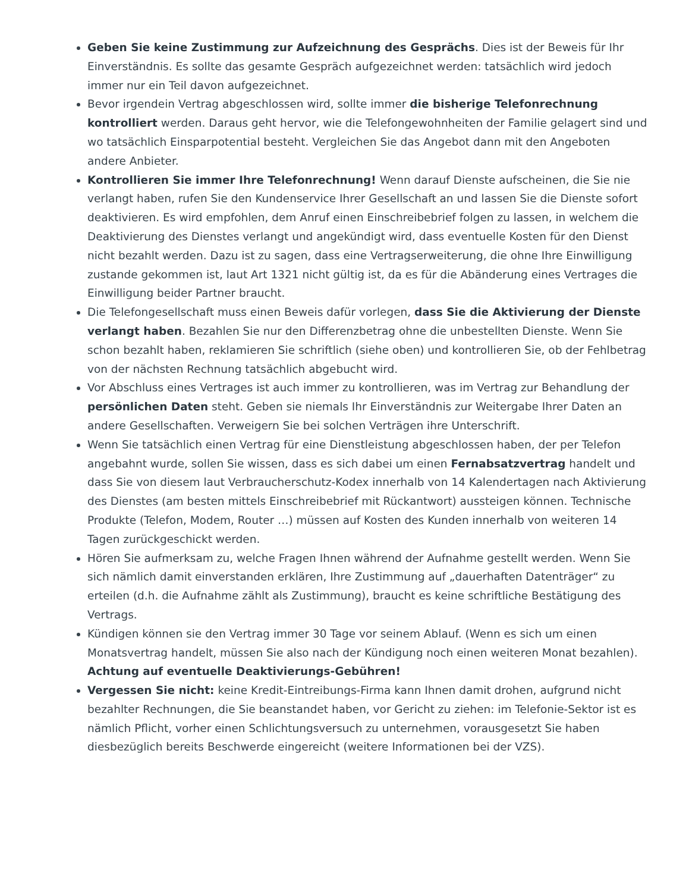Geben Sie keine Zustimmung zur Aufzeichnung des Gesprächs. Dies ist der Beweis für Ihr Einverständnis. Es sollte das gesamte Gespräch aufgezeichnet werden: tatsächlich wird jedoch immer nur ein Teil davon aufgezeichnet.
Bevor irgendein Vertrag abgeschlossen wird, sollte immer die bisherige Telefonrechnung kontrolliert werden. Daraus geht hervor, wie die Telefongewohnheiten der Familie gelagert sind und wo tatsächlich Einsparpotential besteht. Vergleichen Sie das Angebot dann mit den Angeboten andere Anbieter.
Kontrollieren Sie immer Ihre Telefonrechnung! Wenn darauf Dienste aufscheinen, die Sie nie verlangt haben, rufen Sie den Kundenservice Ihrer Gesellschaft an und lassen Sie die Dienste sofort deaktivieren. Es wird empfohlen, dem Anruf einen Einschreibebrief folgen zu lassen, in welchem die Deaktivierung des Dienstes verlangt und angekündigt wird, dass eventuelle Kosten für den Dienst nicht bezahlt werden. Dazu ist zu sagen, dass eine Vertragserweiterung, die ohne Ihre Einwilligung zustande gekommen ist, laut Art 1321 nicht gültig ist, da es für die Abänderung eines Vertrages die Einwilligung beider Partner braucht.
Die Telefongesellschaft muss einen Beweis dafür vorlegen, dass Sie die Aktivierung der Dienste verlangt haben. Bezahlen Sie nur den Differenzbetrag ohne die unbestellten Dienste. Wenn Sie schon bezahlt haben, reklamieren Sie schriftlich (siehe oben) und kontrollieren Sie, ob der Fehlbetrag von der nächsten Rechnung tatsächlich abgebucht wird.
Vor Abschluss eines Vertrages ist auch immer zu kontrollieren, was im Vertrag zur Behandlung der persönlichen Daten steht. Geben sie niemals Ihr Einverständnis zur Weitergabe Ihrer Daten an andere Gesellschaften. Verweigern Sie bei solchen Verträgen ihre Unterschrift.
Wenn Sie tatsächlich einen Vertrag für eine Dienstleistung abgeschlossen haben, der per Telefon angebahnt wurde, sollen Sie wissen, dass es sich dabei um einen Fernabsatzvertrag handelt und dass Sie von diesem laut Verbraucherschutz-Kodex innerhalb von 14 Kalendertagen nach Aktivierung des Dienstes (am besten mittels Einschreibebrief mit Rückantwort) aussteigen können. Technische Produkte (Telefon, Modem, Router …) müssen auf Kosten des Kunden innerhalb von weiteren 14 Tagen zurückgeschickt werden.
Hören Sie aufmerksam zu, welche Fragen Ihnen während der Aufnahme gestellt werden. Wenn Sie sich nämlich damit einverstanden erklären, Ihre Zustimmung auf „dauerhaften Datenträger“ zu erteilen (d.h. die Aufnahme zählt als Zustimmung), braucht es keine schriftliche Bestätigung des Vertrags.
Kündigen können sie den Vertrag immer 30 Tage vor seinem Ablauf. (Wenn es sich um einen Monatsvertrag handelt, müssen Sie also nach der Kündigung noch einen weiteren Monat bezahlen). Achtung auf eventuelle Deaktivierungs-Gebühren!
Vergessen Sie nicht: keine Kredit-Eintreibungs-Firma kann Ihnen damit drohen, aufgrund nicht bezahlter Rechnungen, die Sie beanstandet haben, vor Gericht zu ziehen: im Telefonie-Sektor ist es nämlich Pflicht, vorher einen Schlichtungsversuch zu unternehmen, vorausgesetzt Sie haben diesbezüglich bereits Beschwerde eingereicht (weitere Informationen bei der VZS).